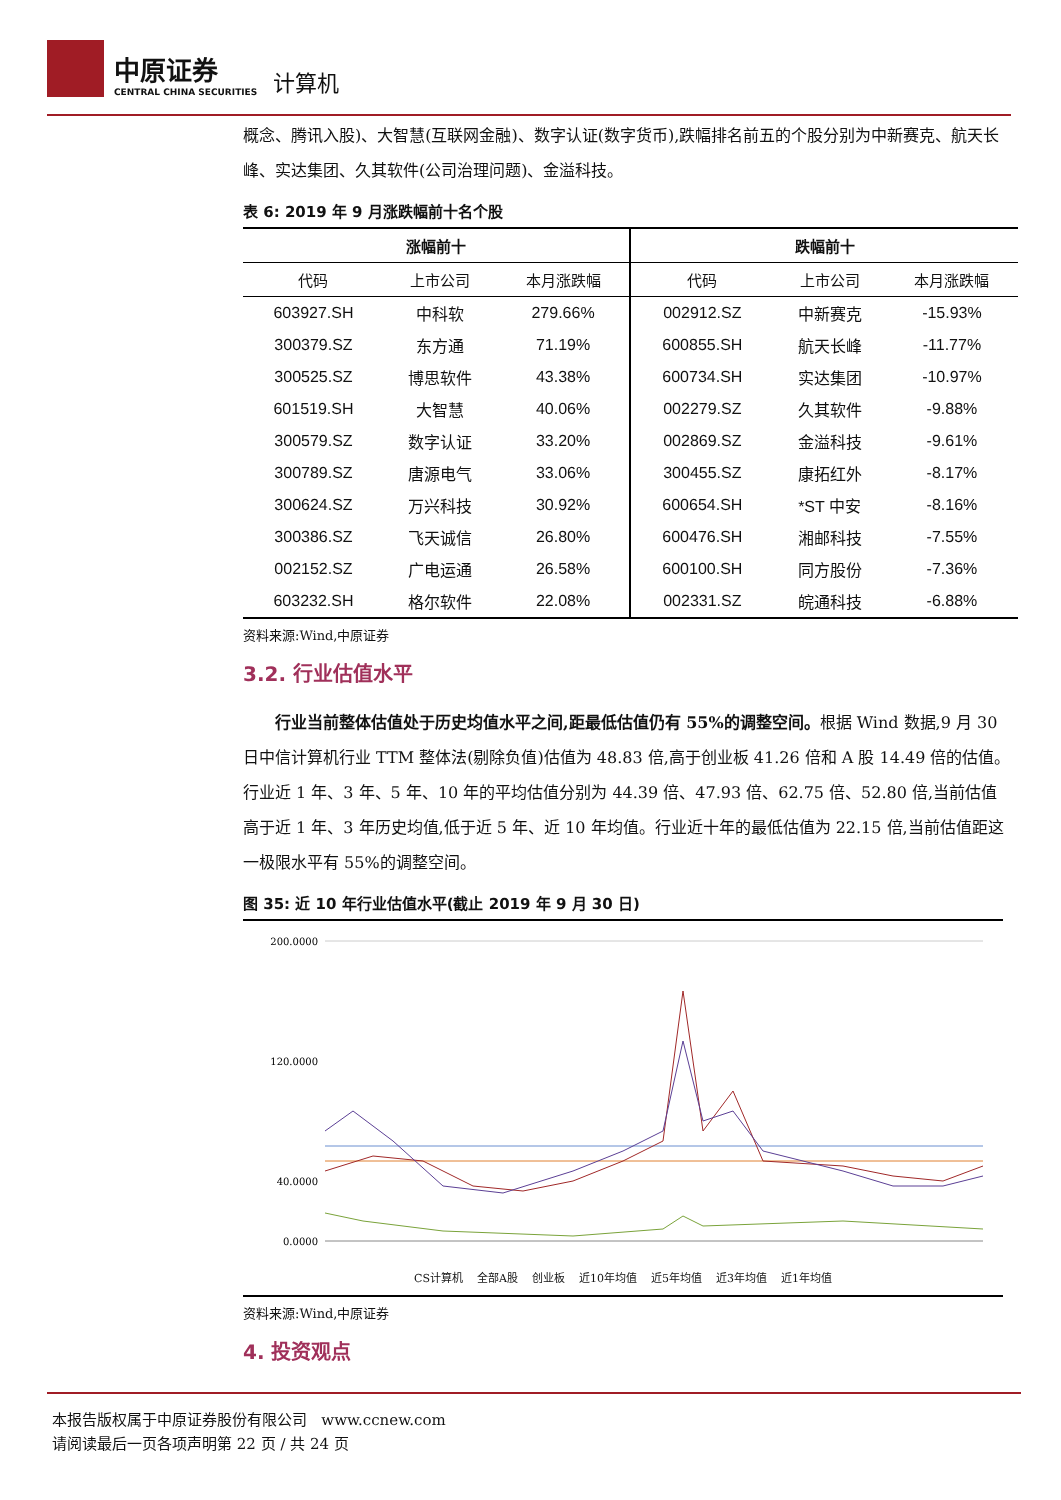中原证券
CENTRAL CHINA SECURITIES
计算机
概念、腾讯入股)、大智慧(互联网金融)、数字认证(数字货币),跌幅排名前五的个股分别为中新赛克、航天长峰、实达集团、久其软件(公司治理问题)、金溢科技。
表 6: 2019 年 9 月涨跌幅前十名个股
| 涨幅前十 | | | 跌幅前十 | | |
| --- | --- | --- | --- | --- | --- |
| 代码 | 上市公司 | 本月涨跌幅 | 代码 | 上市公司 | 本月涨跌幅 |
| 603927.SH | 中科软 | 279.66% | 002912.SZ | 中新赛克 | -15.93% |
| 300379.SZ | 东方通 | 71.19% | 600855.SH | 航天长峰 | -11.77% |
| 300525.SZ | 博思软件 | 43.38% | 600734.SH | 实达集团 | -10.97% |
| 601519.SH | 大智慧 | 40.06% | 002279.SZ | 久其软件 | -9.88% |
| 300579.SZ | 数字认证 | 33.20% | 002869.SZ | 金溢科技 | -9.61% |
| 300789.SZ | 唐源电气 | 33.06% | 300455.SZ | 康拓红外 | -8.17% |
| 300624.SZ | 万兴科技 | 30.92% | 600654.SH | *ST 中安 | -8.16% |
| 300386.SZ | 飞天诚信 | 26.80% | 600476.SH | 湘邮科技 | -7.55% |
| 002152.SZ | 广电运通 | 26.58% | 600100.SH | 同方股份 | -7.36% |
| 603232.SH | 格尔软件 | 22.08% | 002331.SZ | 皖通科技 | -6.88% |
资料来源:Wind,中原证券
3.2. 行业估值水平
行业当前整体估值处于历史均值水平之间,距最低估值仍有 55%的调整空间。根据 Wind 数据,9 月 30 日中信计算机行业 TTM 整体法(剔除负值)估值为 48.83 倍,高于创业板 41.26 倍和 A 股 14.49 倍的估值。行业近 1 年、3 年、5 年、10 年的平均估值分别为 44.39 倍、47.93 倍、62.75 倍、52.80 倍,当前估值高于近 1 年、3 年历史均值,低于近 5 年、近 10 年均值。行业近十年的最低估值为 22.15 倍,当前估值距这一极限水平有 55%的调整空间。
图 35: 近 10 年行业估值水平(截止 2019 年 9 月 30 日)
200.0000
120.0000
40.0000
0.0000
CS计算机 全部A股 创业板 近10年均值 近5年均值 近3年均值 近1年均值
资料来源:Wind,中原证券
4. 投资观点
本报告版权属于中原证券股份有限公司 www.ccnew.com
请阅读最后一页各项声明第 22 页 / 共 24 页